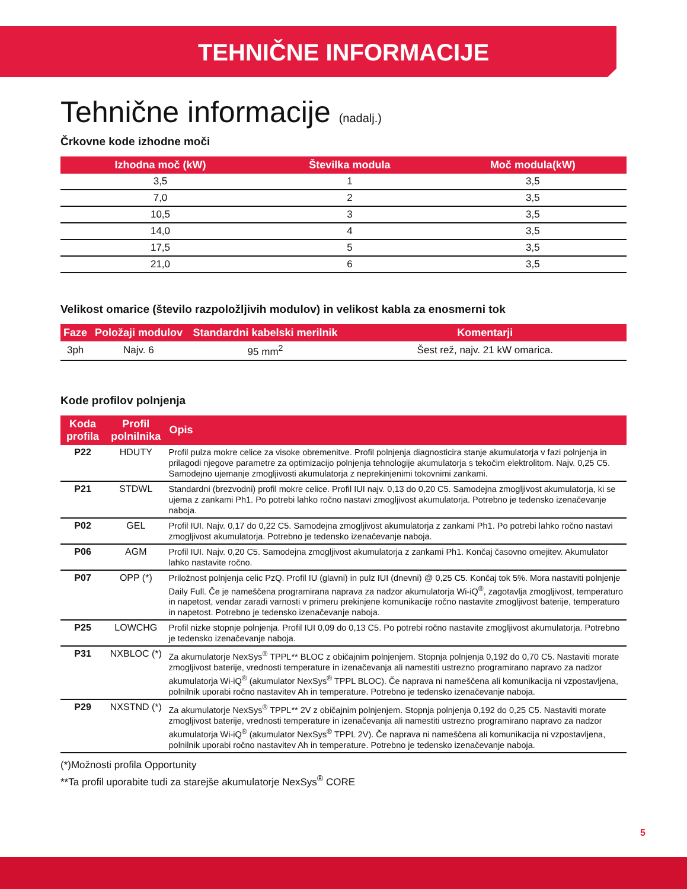TEHNIČNE INFORMACIJE
Tehnične informacije (nadalj.)
Črkovne kode izhodne moči
| Izhodna moč (kW) | Številka modula | Moč modula(kW) |
| --- | --- | --- |
| 3,5 | 1 | 3,5 |
| 7,0 | 2 | 3,5 |
| 10,5 | 3 | 3,5 |
| 14,0 | 4 | 3,5 |
| 17,5 | 5 | 3,5 |
| 21,0 | 6 | 3,5 |
Velikost omarice (število razpoložljivih modulov) in velikost kabla za enosmerni tok
| Faze | Položaji modulov | Standardni kabelski merilnik | Komentarji |
| --- | --- | --- | --- |
| 3ph | Najv. 6 | 95 mm<sup>2</sup> | Šest rež, najv. 21 kW omarica. |
Kode profilov polnjenja
| Koda profila | Profil polnilnika | Opis |
| --- | --- | --- |
| P22 | HDUTY | Profil pulza mokre celice za visoke obremenitve. Profil polnjenja diagnosticira stanje akumulatorja v fazi polnjenja in prilagodi njegove parametre za optimizacijo polnjenja tehnologije akumulatorja s tekočim elektrolitom. Najv. 0,25 C5. Samodejno ujemanje zmogljivosti akumulatorja z neprekinjenimi tokovnimi zankami. |
| P21 | STDWL | Standardni (brezvodni) profil mokre celice. Profil IUI najv. 0,13 do 0,20 C5. Samodejna zmogljivost akumulatorja, ki se ujema z zankami Ph1. Po potrebi lahko ročno nastavi zmogljivost akumulatorja. Potrebno je tedensko izenačevanje naboja. |
| P02 | GEL | Profil IUI. Najv. 0,17 do 0,22 C5. Samodejna zmogljivost akumulatorja z zankami Ph1. Po potrebi lahko ročno nastavi zmogljivost akumulatorja. Potrebno je tedensko izenačevanje naboja. |
| P06 | AGM | Profil IUI. Najv. 0,20 C5. Samodejna zmogljivost akumulatorja z zankami Ph1. Končaj časovno omejitev. Akumulator lahko nastavite ročno. |
| P07 | OPP (*) | Priložnost polnjenja celic PzQ. Profil IU (glavni) in pulz IUI (dnevni) @ 0,25 C5. Končaj tok 5%. Mora nastaviti polnjenje Daily Full. Če je nameščena programirana naprava za nadzor akumulatorja Wi-iQ<sup>®</sup>, zagotavlja zmogljivost, temperaturo in napetost, vendar zaradi varnosti v primeru prekinjene komunikacije ročno nastavite zmogljivost baterije, temperaturo in napetost. Potrebno je tedensko izenačevanje naboja. |
| P25 | LOWCHG | Profil nizke stopnje polnjenja. Profil IUI 0,09 do 0,13 C5. Po potrebi ročno nastavite zmogljivost akumulatorja. Potrebno je tedensko izenačevanje naboja. |
| P31 | NXBLOC (*) | Za akumulatorje NexSys<sup>®</sup> TPPL** BLOC z običajnim polnjenjem. Stopnja polnjenja 0,192 do 0,70 C5. Nastaviti morate zmogljivost baterije, vrednosti temperature in izenačevanja ali namestiti ustrezno programirano napravo za nadzor akumulatorja Wi-iQ<sup>®</sup> (akumulator NexSys<sup>®</sup> TPPL BLOC). Če naprava ni nameščena ali komunikacija ni vzpostavljena, polnilnik uporabi ročno nastavitev Ah in temperature. Potrebno je tedensko izenačevanje naboja. |
| P29 | NXSTND (*) | Za akumulatorje NexSys<sup>®</sup> TPPL** 2V z običajnim polnjenjem. Stopnja polnjenja 0,192 do 0,25 C5. Nastaviti morate zmogljivost baterije, vrednosti temperature in izenačevanja ali namestiti ustrezno programirano napravo za nadzor akumulatorja Wi-iQ<sup>®</sup> (akumulator NexSys<sup>®</sup> TPPL 2V). Če naprava ni nameščena ali komunikacija ni vzpostavljena, polnilnik uporabi ročno nastavitev Ah in temperature. Potrebno je tedensko izenačevanje naboja. |
(*)Možnosti profila Opportunity
**Ta profil uporabite tudi za starejše akumulatorje NexSys<sup>®</sup> CORE
5